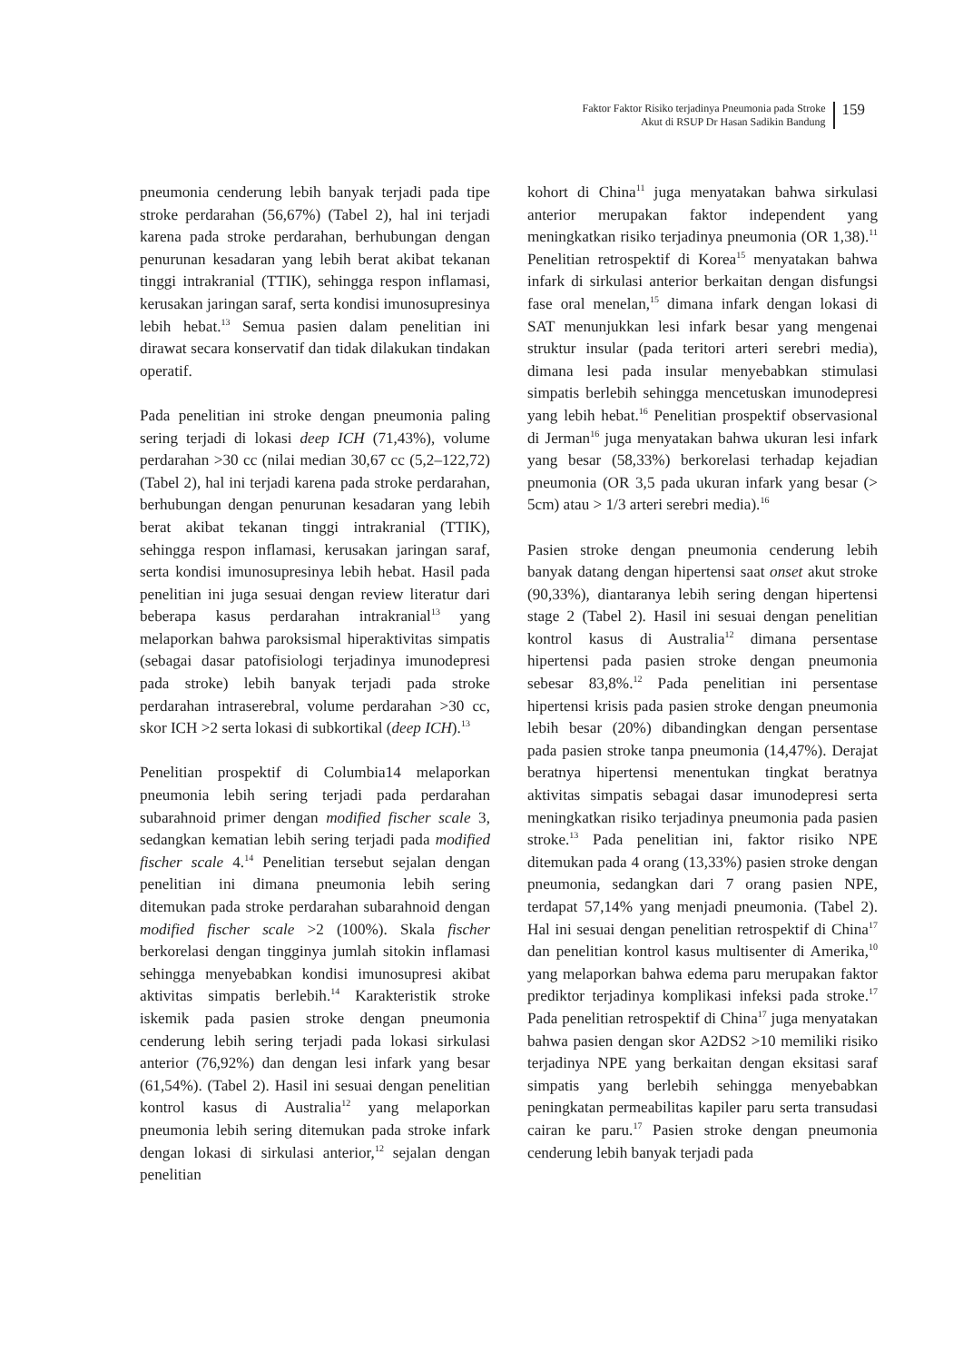Faktor Faktor Risiko terjadinya Pneumonia pada Stroke
Akut di RSUP Dr Hasan Sadikin Bandung
159
pneumonia cenderung lebih banyak terjadi pada tipe stroke perdarahan (56,67%) (Tabel 2), hal ini terjadi karena pada stroke perdarahan, berhubungan dengan penurunan kesadaran yang lebih berat akibat tekanan tinggi intrakranial (TTIK), sehingga respon inflamasi, kerusakan jaringan saraf, serta kondisi imunosupresinya lebih hebat.<sup>13</sup> Semua pasien dalam penelitian ini dirawat secara konservatif dan tidak dilakukan tindakan operatif.
Pada penelitian ini stroke dengan pneumonia paling sering terjadi di lokasi deep ICH (71,43%), volume perdarahan >30 cc (nilai median 30,67 cc (5,2–122,72) (Tabel 2), hal ini terjadi karena pada stroke perdarahan, berhubungan dengan penurunan kesadaran yang lebih berat akibat tekanan tinggi intrakranial (TTIK), sehingga respon inflamasi, kerusakan jaringan saraf, serta kondisi imunosupresinya lebih hebat. Hasil pada penelitian ini juga sesuai dengan review literatur dari beberapa kasus perdarahan intrakranial<sup>13</sup> yang melaporkan bahwa paroksismal hiperaktivitas simpatis (sebagai dasar patofisiologi terjadinya imunodepresi pada stroke) lebih banyak terjadi pada stroke perdarahan intraserebral, volume perdarahan >30 cc, skor ICH >2 serta lokasi di subkortikal (deep ICH).<sup>13</sup>
Penelitian prospektif di Columbia14 melaporkan pneumonia lebih sering terjadi pada perdarahan subarahnoid primer dengan modified fischer scale 3, sedangkan kematian lebih sering terjadi pada modified fischer scale 4.<sup>14</sup> Penelitian tersebut sejalan dengan penelitian ini dimana pneumonia lebih sering ditemukan pada stroke perdarahan subarahnoid dengan modified fischer scale >2 (100%). Skala fischer berkorelasi dengan tingginya jumlah sitokin inflamasi sehingga menyebabkan kondisi imunosupresi akibat aktivitas simpatis berlebih.<sup>14</sup> Karakteristik stroke iskemik pada pasien stroke dengan pneumonia cenderung lebih sering terjadi pada lokasi sirkulasi anterior (76,92%) dan dengan lesi infark yang besar (61,54%). (Tabel 2). Hasil ini sesuai dengan penelitian kontrol kasus di Australia<sup>12</sup> yang melaporkan pneumonia lebih sering ditemukan pada stroke infark dengan lokasi di sirkulasi anterior,<sup>12</sup> sejalan dengan penelitian
kohort di China<sup>11</sup> juga menyatakan bahwa sirkulasi anterior merupakan faktor independent yang meningkatkan risiko terjadinya pneumonia (OR 1,38).<sup>11</sup> Penelitian retrospektif di Korea<sup>15</sup> menyatakan bahwa infark di sirkulasi anterior berkaitan dengan disfungsi fase oral menelan,<sup>15</sup> dimana infark dengan lokasi di SAT menunjukkan lesi infark besar yang mengenai struktur insular (pada teritori arteri serebri media), dimana lesi pada insular menyebabkan stimulasi simpatis berlebih sehingga mencetuskan imunodepresi yang lebih hebat.<sup>16</sup> Penelitian prospektif observasional di Jerman<sup>16</sup> juga menyatakan bahwa ukuran lesi infark yang besar (58,33%) berkorelasi terhadap kejadian pneumonia (OR 3,5 pada ukuran infark yang besar (> 5cm) atau > 1/3 arteri serebri media).<sup>16</sup>
Pasien stroke dengan pneumonia cenderung lebih banyak datang dengan hipertensi saat onset akut stroke (90,33%), diantaranya lebih sering dengan hipertensi stage 2 (Tabel 2). Hasil ini sesuai dengan penelitian kontrol kasus di Australia<sup>12</sup> dimana persentase hipertensi pada pasien stroke dengan pneumonia sebesar 83,8%.<sup>12</sup> Pada penelitian ini persentase hipertensi krisis pada pasien stroke dengan pneumonia lebih besar (20%) dibandingkan dengan persentase pada pasien stroke tanpa pneumonia (14,47%). Derajat beratnya hipertensi menentukan tingkat beratnya aktivitas simpatis sebagai dasar imunodepresi serta meningkatkan risiko terjadinya pneumonia pada pasien stroke.<sup>13</sup> Pada penelitian ini, faktor risiko NPE ditemukan pada 4 orang (13,33%) pasien stroke dengan pneumonia, sedangkan dari 7 orang pasien NPE, terdapat 57,14% yang menjadi pneumonia. (Tabel 2). Hal ini sesuai dengan penelitian retrospektif di China<sup>17</sup> dan penelitian kontrol kasus multisenter di Amerika,<sup>10</sup> yang melaporkan bahwa edema paru merupakan faktor prediktor terjadinya komplikasi infeksi pada stroke.<sup>17</sup> Pada penelitian retrospektif di China<sup>17</sup> juga menyatakan bahwa pasien dengan skor A2DS2 >10 memiliki risiko terjadinya NPE yang berkaitan dengan eksitasi saraf simpatis yang berlebih sehingga menyebabkan peningkatan permeabilitas kapiler paru serta transudasi cairan ke paru.<sup>17</sup> Pasien stroke dengan pneumonia cenderung lebih banyak terjadi pada